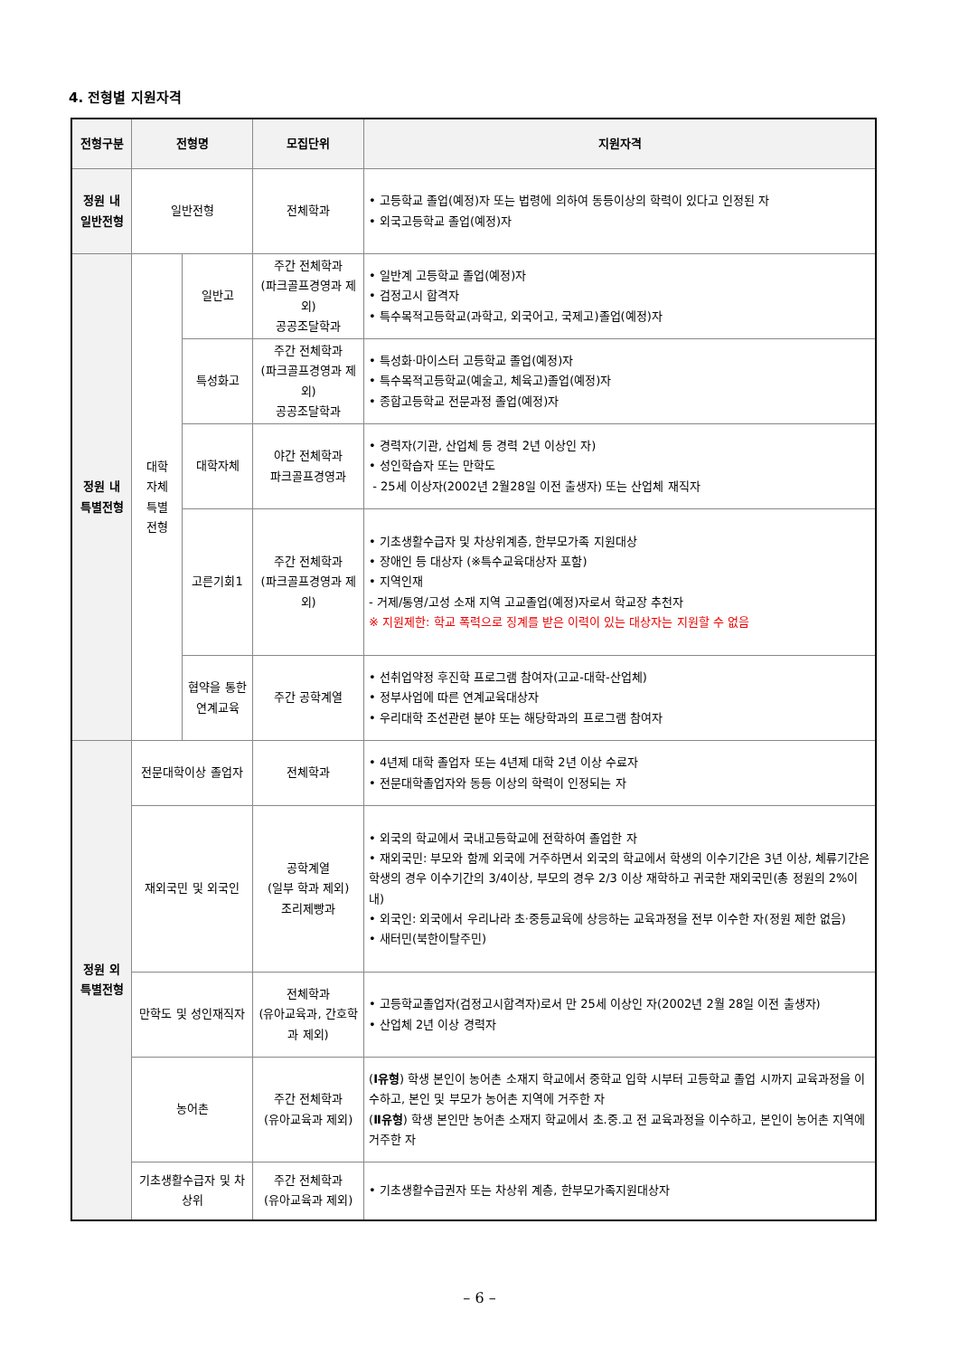4. 전형별 지원자격
| 전형구분 | 전형명 | | 모집단위 | 지원자격 |
| --- | --- | --- | --- | --- |
| 정원 내 일반전형 | 일반전형 | | 전체학과 | • 고등학교 졸업(예정)자 또는 법령에 의하여 동등이상의 학력이 있다고 인정된 자 • 외국고등학교 졸업(예정)자 |
| 정원 내 특별전형 | 대학 자체 특별 전형 | 일반고 | 주간 전체학과 (파크골프경영과 제외) 공공조달학과 | • 일반계 고등학교 졸업(예정)자 • 검정고시 합격자 • 특수목적고등학교(과학고, 외국어고, 국제고)졸업(예정)자 |
| | | 특성화고 | 주간 전체학과 (파크골프경영과 제외) 공공조달학과 | • 특성화·마이스터 고등학교 졸업(예정)자 • 특수목적고등학교(예술고, 체육고)졸업(예정)자 • 종합고등학교 전문과정 졸업(예정)자 |
| | | 대학자체 | 야간 전체학과 파크골프경영과 | • 경력자(기관, 산업체 등 경력 2년 이상인 자) • 성인학습자 또는 만학도 - 25세 이상자(2002년 2월28일 이전 출생자) 또는 산업체 재직자 |
| | | 고른기회1 | 주간 전체학과 (파크골프경영과 제외) | • 기초생활수급자 및 차상위계층, 한부모가족 지원대상 • 장애인 등 대상자 (※특수교육대상자 포함) • 지역인재 - 거제/통영/고성 소재 지역 고교졸업(예정)자로서 학교장 추천자 ※ 지원제한: 학교 폭력으로 징계를 받은 이력이 있는 대상자는 지원할 수 없음 |
| | | 협약을 통한 연계교육 | 주간 공학계열 | • 선취업약정 후진학 프로그램 참여자(고교-대학-산업체) • 정부사업에 따른 연계교육대상자 • 우리대학 조선관련 분야 또는 해당학과의 프로그램 참여자 |
| 정원 외 특별전형 | 전문대학이상 졸업자 | | 전체학과 | • 4년제 대학 졸업자 또는 4년제 대학 2년 이상 수료자 • 전문대학졸업자와 동등 이상의 학력이 인정되는 자 |
| | 재외국민 및 외국인 | | 공학계열 (일부 학과 제외) 조리제빵과 | • 외국의 학교에서 국내고등학교에 전학하여 졸업한 자 • 재외국민: 부모와 함께 외국에 거주하면서 외국의 학교에서 학생의 이수기간은 3년 이상, 체류기간은 학생의 경우 이수기간의 3/4이상, 부모의 경우 2/3 이상 재학하고 귀국한 재외국민(총 정원의 2%이내) • 외국인: 외국에서 우리나라 초·중등교육에 상응하는 교육과정을 전부 이수한 자(정원 제한 없음) • 새터민(북한이탈주민) |
| | 만학도 및 성인재직자 | | 전체학과 (유아교육과, 간호학과 제외) | • 고등학교졸업자(검정고시합격자)로서 만 25세 이상인 자(2002년 2월 28일 이전 출생자) • 산업체 2년 이상 경력자 |
| | 농어촌 | | 주간 전체학과 (유아교육과 제외) | ( Ⅰ유형 ) 학생 본인이 농어촌 소재지 학교에서 중학교 입학 시부터 고등학교 졸업 시까지 교육과정을 이수하고, 본인 및 부모가 농어촌 지역에 거주한 자 ( Ⅱ유형 ) 학생 본인만 농어촌 소재지 학교에서 초.중.고 전 교육과정을 이수하고, 본인이 농어촌 지역에 거주한 자 |
| | 기초생활수급자 및 차상위 | | 주간 전체학과 (유아교육과 제외) | • 기초생활수급권자 또는 차상위 계층, 한부모가족지원대상자 |
– 6 –